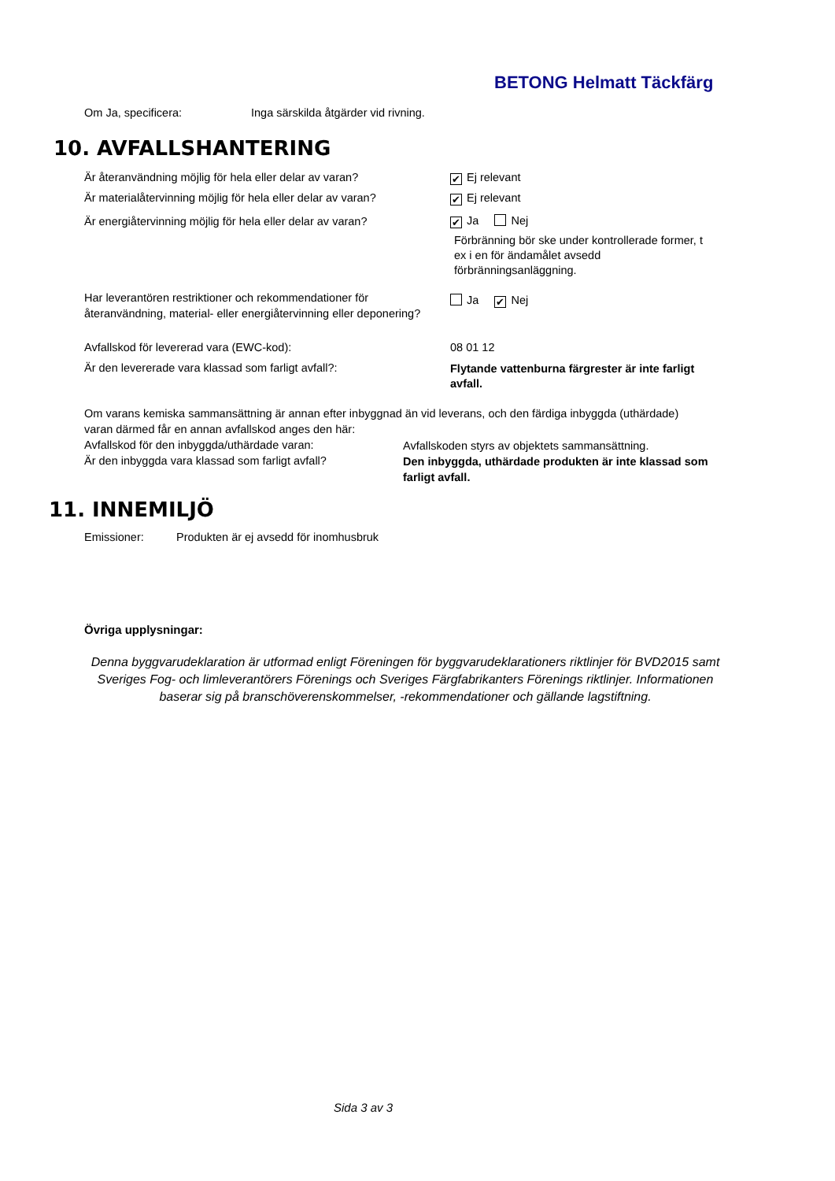BETONG Helmatt Täckfärg
Om Ja, specificera: Inga särskilda åtgärder vid rivning.
10. AVFALLSHANTERING
Är återanvändning möjlig för hela eller delar av varan?
✔ Ej relevant
Är materialåtervinning möjlig för hela eller delar av varan?
✔ Ej relevant
Är energiåtervinning möjlig för hela eller delar av varan?
✔ Ja Nej
Förbränning bör ske under kontrollerade former, t ex i en för ändamålet avsedd förbränningsanläggning.
Har leverantören restriktioner och rekommendationer för återanvändning, material- eller energiåtervinning eller deponering?
Ja ✔ Nej
Avfallskod för levererad vara (EWC-kod):
08 01 12
Är den levererade vara klassad som farligt avfall?:
Flytande vattenburna färgrester är inte farligt avfall.
Om varans kemiska sammansättning är annan efter inbyggnad än vid leverans, och den färdiga inbyggda (uthärdade) varan därmed får en annan avfallskod anges den här:
Avfallskod för den inbyggda/uthärdade varan:
Är den inbyggda vara klassad som farligt avfall?
Avfallskoden styrs av objektets sammansättning.
Den inbyggda, uthärdade produkten är inte klassad som farligt avfall.
11. INNEMILJÖ
Emissioner: Produkten är ej avsedd för inomhusbruk
Övriga upplysningar:
Denna byggvarudeklaration är utformad enligt Föreningen för byggvarudeklarationers riktlinjer för BVD2015 samt Sveriges Fog- och limleverantörers Förenings och Sveriges Färgfabrikanters Förenings riktlinjer. Informationen baserar sig på branschöverenskommelser, -rekommendationer och gällande lagstiftning.
Sida 3 av 3